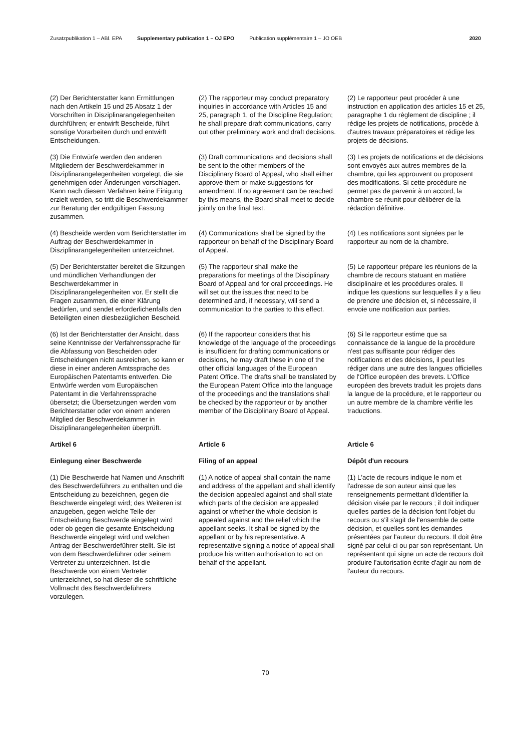Zusatzpublikation 1 – ABl. EPA Supplementary publication 1 – OJ EPO Publication supplémentaire 1 – JO OEB 2020
(2) Der Berichterstatter kann Ermittlungen nach den Artikeln 15 und 25 Absatz 1 der Vorschriften in Disziplinarangelegenheiten durchführen; er entwirft Bescheide, führt sonstige Vorarbeiten durch und entwirft Entscheidungen.
(2) The rapporteur may conduct preparatory inquiries in accordance with Articles 15 and 25, paragraph 1, of the Discipline Regulation; he shall prepare draft communications, carry out other preliminary work and draft decisions.
(2) Le rapporteur peut procéder à une instruction en application des articles 15 et 25, paragraphe 1 du règlement de discipline ; il rédige les projets de notifications, procède à d'autres travaux préparatoires et rédige les projets de décisions.
(3) Die Entwürfe werden den anderen Mitgliedern der Beschwerdekammer in Disziplinarangelegenheiten vorgelegt, die sie genehmigen oder Änderungen vorschlagen. Kann nach diesem Verfahren keine Einigung erzielt werden, so tritt die Beschwerdekammer zur Beratung der endgültigen Fassung zusammen.
(3) Draft communications and decisions shall be sent to the other members of the Disciplinary Board of Appeal, who shall either approve them or make suggestions for amendment. If no agreement can be reached by this means, the Board shall meet to decide jointly on the final text.
(3) Les projets de notifications et de décisions sont envoyés aux autres membres de la chambre, qui les approuvent ou proposent des modifications. Si cette procédure ne permet pas de parvenir à un accord, la chambre se réunit pour délibérer de la rédaction définitive.
(4) Bescheide werden vom Berichterstatter im Auftrag der Beschwerdekammer in Disziplinarangelegenheiten unterzeichnet.
(4) Communications shall be signed by the rapporteur on behalf of the Disciplinary Board of Appeal.
(4) Les notifications sont signées par le rapporteur au nom de la chambre.
(5) Der Berichterstatter bereitet die Sitzungen und mündlichen Verhandlungen der Beschwerdekammer in Disziplinarangelegenheiten vor. Er stellt die Fragen zusammen, die einer Klärung bedürfen, und sendet erforderlichenfalls den Beteiligten einen diesbezüglichen Bescheid.
(5) The rapporteur shall make the preparations for meetings of the Disciplinary Board of Appeal and for oral proceedings. He will set out the issues that need to be determined and, if necessary, will send a communication to the parties to this effect.
(5) Le rapporteur prépare les réunions de la chambre de recours statuant en matière disciplinaire et les procédures orales. Il indique les questions sur lesquelles il y a lieu de prendre une décision et, si nécessaire, il envoie une notification aux parties.
(6) Ist der Berichterstatter der Ansicht, dass seine Kenntnisse der Verfahrenssprache für die Abfassung von Bescheiden oder Entscheidungen nicht ausreichen, so kann er diese in einer anderen Amtssprache des Europäischen Patentamts entwerfen. Die Entwürfe werden vom Europäischen Patentamt in die Verfahrenssprache übersetzt; die Übersetzungen werden vom Berichterstatter oder von einem anderen Mitglied der Beschwerdekammer in Disziplinarangelegenheiten überprüft.
(6) If the rapporteur considers that his knowledge of the language of the proceedings is insufficient for drafting communications or decisions, he may draft these in one of the other official languages of the European Patent Office. The drafts shall be translated by the European Patent Office into the language of the proceedings and the translations shall be checked by the rapporteur or by another member of the Disciplinary Board of Appeal.
(6) Si le rapporteur estime que sa connaissance de la langue de la procédure n'est pas suffisante pour rédiger des notifications et des décisions, il peut les rédiger dans une autre des langues officielles de l'Office européen des brevets. L'Office européen des brevets traduit les projets dans la langue de la procédure, et le rapporteur ou un autre membre de la chambre vérifie les traductions.
Artikel 6
Article 6
Article 6
Einlegung einer Beschwerde
Filing of an appeal
Dépôt d'un recours
(1) Die Beschwerde hat Namen und Anschrift des Beschwerdeführers zu enthalten und die Entscheidung zu bezeichnen, gegen die Beschwerde eingelegt wird; des Weiteren ist anzugeben, gegen welche Teile der Entscheidung Beschwerde eingelegt wird oder ob gegen die gesamte Entscheidung Beschwerde eingelegt wird und welchen Antrag der Beschwerdeführer stellt. Sie ist von dem Beschwerdeführer oder seinem Vertreter zu unterzeichnen. Ist die Beschwerde von einem Vertreter unterzeichnet, so hat dieser die schriftliche Vollmacht des Beschwerdeführers vorzulegen.
(1) A notice of appeal shall contain the name and address of the appellant and shall identify the decision appealed against and shall state which parts of the decision are appealed against or whether the whole decision is appealed against and the relief which the appellant seeks. It shall be signed by the appellant or by his representative. A representative signing a notice of appeal shall produce his written authorisation to act on behalf of the appellant.
(1) L'acte de recours indique le nom et l'adresse de son auteur ainsi que les renseignements permettant d'identifier la décision visée par le recours ; il doit indiquer quelles parties de la décision font l'objet du recours ou s'il s'agit de l'ensemble de cette décision, et quelles sont les demandes présentées par l'auteur du recours. Il doit être signé par celui-ci ou par son représentant. Un représentant qui signe un acte de recours doit produire l'autorisation écrite d'agir au nom de l'auteur du recours.
70